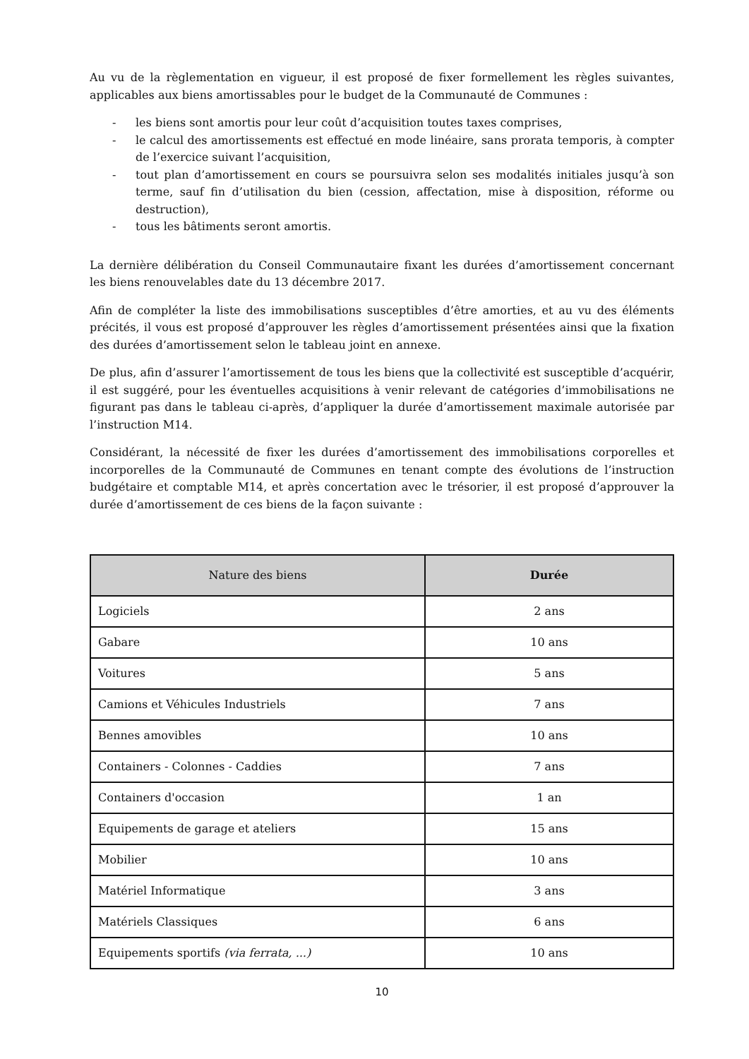Au vu de la règlementation en vigueur, il est proposé de fixer formellement les règles suivantes, applicables aux biens amortissables pour le budget de la Communauté de Communes :
- les biens sont amortis pour leur coût d’acquisition toutes taxes comprises,
- le calcul des amortissements est effectué en mode linéaire, sans prorata temporis, à compter de l’exercice suivant l’acquisition,
- tout plan d’amortissement en cours se poursuivra selon ses modalités initiales jusqu’à son terme, sauf fin d’utilisation du bien (cession, affectation, mise à disposition, réforme ou destruction),
- tous les bâtiments seront amortis.
La dernière délibération du Conseil Communautaire fixant les durées d’amortissement concernant les biens renouvelables date du 13 décembre 2017.
Afin de compléter la liste des immobilisations susceptibles d’être amorties, et au vu des éléments précités, il vous est proposé d’approuver les règles d’amortissement présentées ainsi que la fixation des durées d’amortissement selon le tableau joint en annexe.
De plus, afin d’assurer l’amortissement de tous les biens que la collectivité est susceptible d’acquérir, il est suggéré, pour les éventuelles acquisitions à venir relevant de catégories d’immobilisations ne figurant pas dans le tableau ci-après, d’appliquer la durée d’amortissement maximale autorisée par l’instruction M14.
Considérant, la nécessité de fixer les durées d’amortissement des immobilisations corporelles et incorporelles de la Communauté de Communes en tenant compte des évolutions de l’instruction budgétaire et comptable M14, et après concertation avec le trésorier, il est proposé d’approuver la durée d’amortissement de ces biens de la façon suivante :
| Nature des biens | Durée |
| --- | --- |
| Logiciels | 2 ans |
| Gabare | 10 ans |
| Voitures | 5 ans |
| Camions et Véhicules Industriels | 7 ans |
| Bennes amovibles | 10 ans |
| Containers - Colonnes - Caddies | 7 ans |
| Containers d'occasion | 1 an |
| Equipements de garage et ateliers | 15 ans |
| Mobilier | 10 ans |
| Matériel Informatique | 3 ans |
| Matériels Classiques | 6 ans |
| Equipements sportifs (via ferrata, ...) | 10 ans |
10